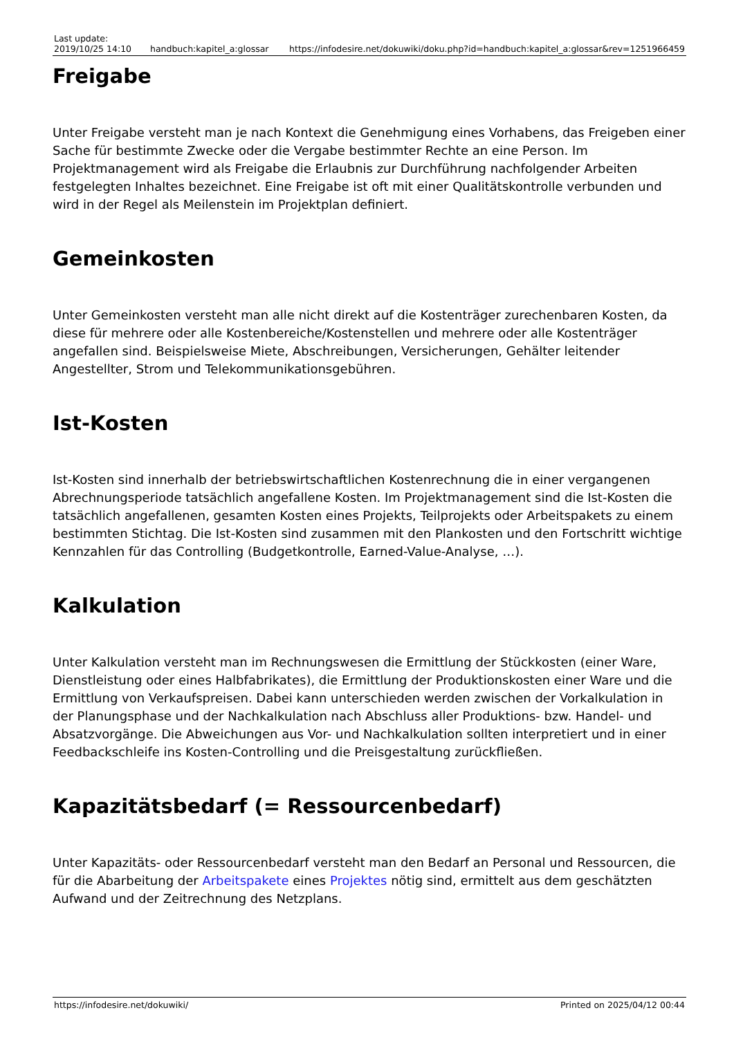| Last update: 2019/10/25 14:10 | handbuch:kapitel_a:glossar | https://infodesire.net/dokuwiki/doku.php?id=handbuch:kapitel_a:glossar&rev=1251966459 |
Freigabe
Unter Freigabe versteht man je nach Kontext die Genehmigung eines Vorhabens, das Freigeben einer Sache für bestimmte Zwecke oder die Vergabe bestimmter Rechte an eine Person. Im Projektmanagement wird als Freigabe die Erlaubnis zur Durchführung nachfolgender Arbeiten festgelegten Inhaltes bezeichnet. Eine Freigabe ist oft mit einer Qualitätskontrolle verbunden und wird in der Regel als Meilenstein im Projektplan definiert.
Gemeinkosten
Unter Gemeinkosten versteht man alle nicht direkt auf die Kostenträger zurechenbaren Kosten, da diese für mehrere oder alle Kostenbereiche/Kostenstellen und mehrere oder alle Kostenträger angefallen sind. Beispielsweise Miete, Abschreibungen, Versicherungen, Gehälter leitender Angestellter, Strom und Telekommunikationsgebühren.
Ist-Kosten
Ist-Kosten sind innerhalb der betriebswirtschaftlichen Kostenrechnung die in einer vergangenen Abrechnungsperiode tatsächlich angefallene Kosten. Im Projektmanagement sind die Ist-Kosten die tatsächlich angefallenen, gesamten Kosten eines Projekts, Teilprojekts oder Arbeitspakets zu einem bestimmten Stichtag. Die Ist-Kosten sind zusammen mit den Plankosten und den Fortschritt wichtige Kennzahlen für das Controlling (Budgetkontrolle, Earned-Value-Analyse, …).
Kalkulation
Unter Kalkulation versteht man im Rechnungswesen die Ermittlung der Stückkosten (einer Ware, Dienstleistung oder eines Halbfabrikates), die Ermittlung der Produktionskosten einer Ware und die Ermittlung von Verkaufspreisen. Dabei kann unterschieden werden zwischen der Vorkalkulation in der Planungsphase und der Nachkalkulation nach Abschluss aller Produktions- bzw. Handel- und Absatzvorgänge. Die Abweichungen aus Vor- und Nachkalkulation sollten interpretiert und in einer Feedbackschleife ins Kosten-Controlling und die Preisgestaltung zurückfließen.
Kapazitätsbedarf (= Ressourcenbedarf)
Unter Kapazitäts- oder Ressourcenbedarf versteht man den Bedarf an Personal und Ressourcen, die für die Abarbeitung der Arbeitspakete eines Projektes nötig sind, ermittelt aus dem geschätzten Aufwand und der Zeitrechnung des Netzplans.
https://infodesire.net/dokuwiki/ Printed on 2025/04/12 00:44